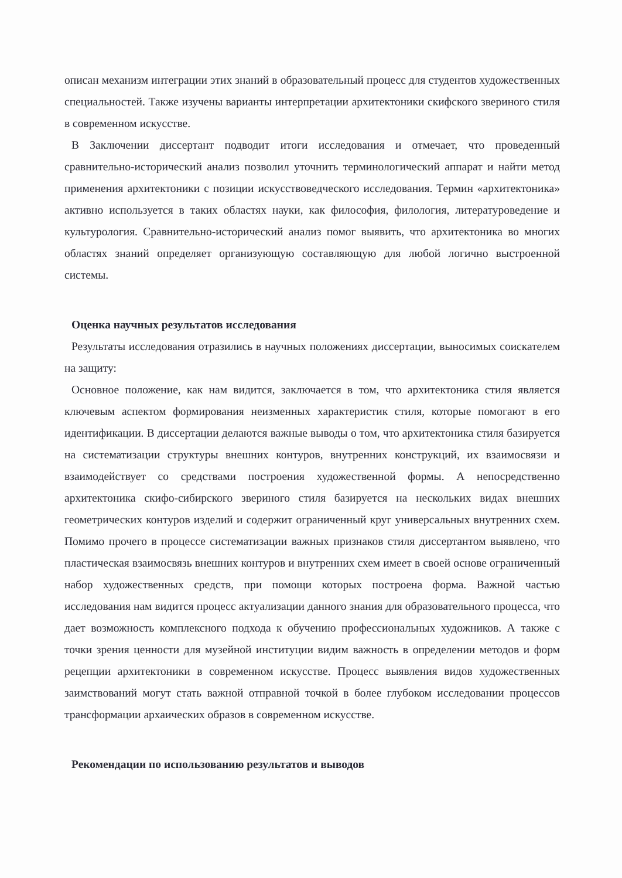описан механизм интеграции этих знаний в образовательный процесс для студентов художественных специальностей. Также изучены варианты интерпретации архитектоники скифского звериного стиля в современном искусстве.
В Заключении диссертант подводит итоги исследования и отмечает, что проведенный сравнительно-исторический анализ позволил уточнить терминологический аппарат и найти метод применения архитектоники с позиции искусствоведческого исследования. Термин «архитектоника» активно используется в таких областях науки, как философия, филология, литературоведение и культурология. Сравнительно-исторический анализ помог выявить, что архитектоника во многих областях знаний определяет организующую составляющую для любой логично выстроенной системы.
Оценка научных результатов исследования
Результаты исследования отразились в научных положениях диссертации, выносимых соискателем на защиту:
Основное положение, как нам видится, заключается в том, что архитектоника стиля является ключевым аспектом формирования неизменных характеристик стиля, которые помогают в его идентификации. В диссертации делаются важные выводы о том, что архитектоника стиля базируется на систематизации структуры внешних контуров, внутренних конструкций, их взаимосвязи и взаимодействует со средствами построения художественной формы. А непосредственно архитектоника скифо-сибирского звериного стиля базируется на нескольких видах внешних геометрических контуров изделий и содержит ограниченный круг универсальных внутренних схем. Помимо прочего в процессе систематизации важных признаков стиля диссертантом выявлено, что пластическая взаимосвязь внешних контуров и внутренних схем имеет в своей основе ограниченный набор художественных средств, при помощи которых построена форма. Важной частью исследования нам видится процесс актуализации данного знания для образовательного процесса, что дает возможность комплексного подхода к обучению профессиональных художников. А также с точки зрения ценности для музейной институции видим важность в определении методов и форм рецепции архитектоники в современном искусстве. Процесс выявления видов художественных заимствований могут стать важной отправной точкой в более глубоком исследовании процессов трансформации архаических образов в современном искусстве.
Рекомендации по использованию результатов и выводов